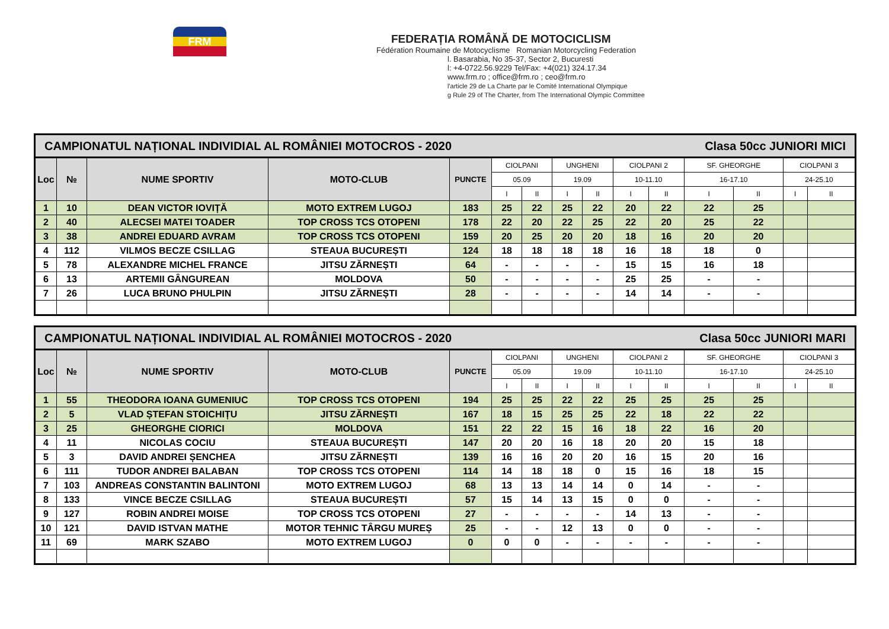FRM
FEDERAȚIA ROMÂNĂ DE MOTOCICLISM
Fédération Roumaine de Motocyclisme Romanian Motorcycling Federation
l. Basarabia, No 35-37, Sector 2, Bucuresti
l: +4-0722.56.9229 Tel/Fax: +4(021) 324.17.34
www.frm.ro ; office@frm.ro ; ceo@frm.ro
l'article 29 de La Charte par le Comité International Olympique
g Rule 29 of The Charter, from The International Olympic Committee
| CAMPIONATUL NAȚIONAL INDIVIDIAL AL ROMÂNIEI MOTOCROS - 2020 Clasa 50cc JUNIORI MICI | | | | | | | | | | | | | | |
| Loc | № | NUME SPORTIV | MOTO-CLUB | PUNCTE | CIOLPANI | | UNGHENI | | CIOLPANI 2 | | SF. GHEORGHE | | CIOLPANI 3 | |
| | | | | | 05.09 | | 19.09 | | 10-11.10 | | 16-17.10 | | 24-25.10 | |
| | | | | | I | II | I | II | I | II | I | II | I | II |
| 1 | 10 | DEAN VICTOR IOVIȚĂ | MOTO EXTREM LUGOJ | 183 | 25 | 22 | 25 | 22 | 20 | 22 | 22 | 25 | | |
| 2 | 40 | ALECSEI MATEI TOADER | TOP CROSS TCS OTOPENI | 178 | 22 | 20 | 22 | 25 | 22 | 20 | 25 | 22 | | |
| 3 | 38 | ANDREI EDUARD AVRAM | TOP CROSS TCS OTOPENI | 159 | 20 | 25 | 20 | 20 | 18 | 16 | 20 | 20 | | |
| 4 | 112 | VILMOS BECZE CSILLAG | STEAUA BUCUREȘTI | 124 | 18 | 18 | 18 | 18 | 16 | 18 | 18 | 0 | | |
| 5 | 78 | ALEXANDRE MICHEL FRANCE | JITSU ZĂRNEȘTI | 64 | - | - | - | - | 15 | 15 | 16 | 18 | | |
| 6 | 13 | ARTEMII GÂNGUREAN | MOLDOVA | 50 | - | - | - | - | 25 | 25 | - | - | | |
| 7 | 26 | LUCA BRUNO PHULPIN | JITSU ZĂRNEȘTI | 28 | - | - | - | - | 14 | 14 | - | - | | |
| CAMPIONATUL NAȚIONAL INDIVIDIAL AL ROMÂNIEI MOTOCROS - 2020 Clasa 50cc JUNIORI MARI | | | | | | | | | | | | | | |
| Loc | № | NUME SPORTIV | MOTO-CLUB | PUNCTE | CIOLPANI | | UNGHENI | | CIOLPANI 2 | | SF. GHEORGHE | | CIOLPANI 3 | |
| | | | | | 05.09 | | 19.09 | | 10-11.10 | | 16-17.10 | | 24-25.10 | |
| | | | | | I | II | I | II | I | II | I | II | I | II |
| 1 | 55 | THEODORA IOANA GUMENIUC | TOP CROSS TCS OTOPENI | 194 | 25 | 25 | 22 | 22 | 25 | 25 | 25 | 25 | | |
| 2 | 5 | VLAD ȘTEFAN STOICHIȚU | JITSU ZĂRNEȘTI | 167 | 18 | 15 | 25 | 25 | 22 | 18 | 22 | 22 | | |
| 3 | 25 | GHEORGHE CIORICI | MOLDOVA | 151 | 22 | 22 | 15 | 16 | 18 | 22 | 16 | 20 | | |
| 4 | 11 | NICOLAS COCIU | STEAUA BUCUREȘTI | 147 | 20 | 20 | 16 | 18 | 20 | 20 | 15 | 18 | | |
| 5 | 3 | DAVID ANDREI ȘENCHEA | JITSU ZĂRNEȘTI | 139 | 16 | 16 | 20 | 20 | 16 | 15 | 20 | 16 | | |
| 6 | 111 | TUDOR ANDREI BALABAN | TOP CROSS TCS OTOPENI | 114 | 14 | 18 | 18 | 0 | 15 | 16 | 18 | 15 | | |
| 7 | 103 | ANDREAS CONSTANTIN BALINTONI | MOTO EXTREM LUGOJ | 68 | 13 | 13 | 14 | 14 | 0 | 14 | - | - | | |
| 8 | 133 | VINCE BECZE CSILLAG | STEAUA BUCUREȘTI | 57 | 15 | 14 | 13 | 15 | 0 | 0 | - | - | | |
| 9 | 127 | ROBIN ANDREI MOISE | TOP CROSS TCS OTOPENI | 27 | - | - | - | - | 14 | 13 | - | - | | |
| 10 | 121 | DAVID ISTVAN MATHE | MOTOR TEHNIC TÂRGU MUREȘ | 25 | - | - | 12 | 13 | 0 | 0 | - | - | | |
| 11 | 69 | MARK SZABO | MOTO EXTREM LUGOJ | 0 | 0 | 0 | - | - | - | - | - | - | | |